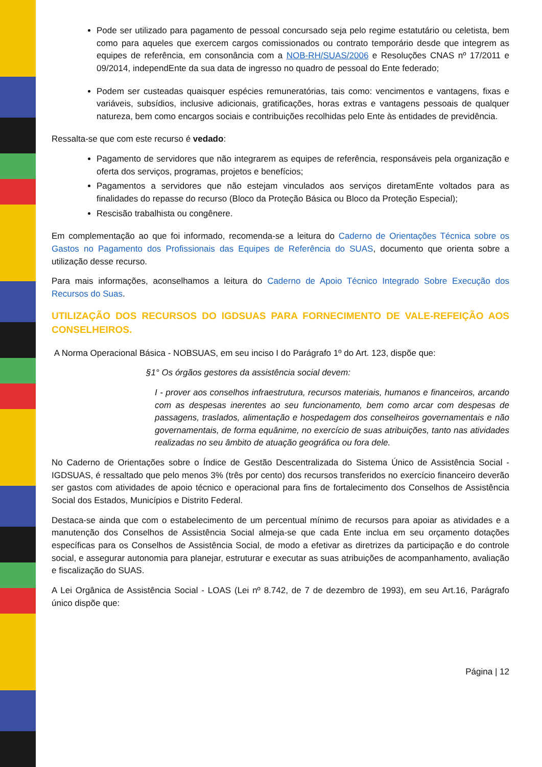Pode ser utilizado para pagamento de pessoal concursado seja pelo regime estatutário ou celetista, bem como para aqueles que exercem cargos comissionados ou contrato temporário desde que integrem as equipes de referência, em consonância com a NOB-RH/SUAS/2006 e Resoluções CNAS nº 17/2011 e 09/2014, independEnte da sua data de ingresso no quadro de pessoal do Ente federado;
Podem ser custeadas quaisquer espécies remuneratórias, tais como: vencimentos e vantagens, fixas e variáveis, subsídios, inclusive adicionais, gratificações, horas extras e vantagens pessoais de qualquer natureza, bem como encargos sociais e contribuições recolhidas pelo Ente às entidades de previdência.
Ressalta-se que com este recurso é vedado:
Pagamento de servidores que não integrarem as equipes de referência, responsáveis pela organização e oferta dos serviços, programas, projetos e benefícios;
Pagamentos a servidores que não estejam vinculados aos serviços diretamEnte voltados para as finalidades do repasse do recurso (Bloco da Proteção Básica ou Bloco da Proteção Especial);
Rescisão trabalhista ou congênere.
Em complementação ao que foi informado, recomenda-se a leitura do Caderno de Orientações Técnica sobre os Gastos no Pagamento dos Profissionais das Equipes de Referência do SUAS, documento que orienta sobre a utilização desse recurso.
Para mais informações, aconselhamos a leitura do Caderno de Apoio Técnico Integrado Sobre Execução dos Recursos do Suas.
UTILIZAÇÃO DOS RECURSOS DO IGDSUAS PARA FORNECIMENTO DE VALE-REFEIÇÃO AOS CONSELHEIROS.
A Norma Operacional Básica - NOBSUAS, em seu inciso I do Parágrafo 1º do Art. 123, dispõe que:
§1° Os órgãos gestores da assistência social devem:
I - prover aos conselhos infraestrutura, recursos materiais, humanos e financeiros, arcando com as despesas inerentes ao seu funcionamento, bem como arcar com despesas de passagens, traslados, alimentação e hospedagem dos conselheiros governamentais e não governamentais, de forma equânime, no exercício de suas atribuições, tanto nas atividades realizadas no seu âmbito de atuação geográfica ou fora dele.
No Caderno de Orientações sobre o Índice de Gestão Descentralizada do Sistema Único de Assistência Social - IGDSUAS, é ressaltado que pelo menos 3% (três por cento) dos recursos transferidos no exercício financeiro deverão ser gastos com atividades de apoio técnico e operacional para fins de fortalecimento dos Conselhos de Assistência Social dos Estados, Municípios e Distrito Federal.
Destaca-se ainda que com o estabelecimento de um percentual mínimo de recursos para apoiar as atividades e a manutenção dos Conselhos de Assistência Social almeja-se que cada Ente inclua em seu orçamento dotações específicas para os Conselhos de Assistência Social, de modo a efetivar as diretrizes da participação e do controle social, e assegurar autonomia para planejar, estruturar e executar as suas atribuições de acompanhamento, avaliação e fiscalização do SUAS.
A Lei Orgânica de Assistência Social - LOAS (Lei nº 8.742, de 7 de dezembro de 1993), em seu Art.16, Parágrafo único dispõe que:
Página | 12